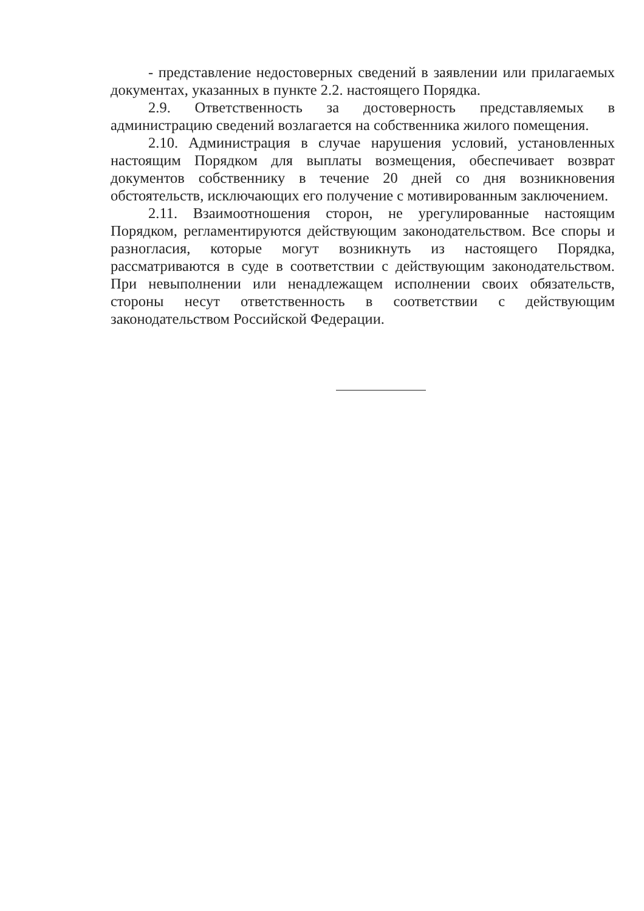- представление недостоверных сведений в заявлении или прилагаемых документах, указанных в пункте 2.2. настоящего Порядка.
2.9. Ответственность за достоверность представляемых в администрацию сведений возлагается на собственника жилого помещения.
2.10. Администрация в случае нарушения условий, установленных настоящим Порядком для выплаты возмещения, обеспечивает возврат документов собственнику в течение 20 дней со дня возникновения обстоятельств, исключающих его получение с мотивированным заключением.
2.11. Взаимоотношения сторон, не урегулированные настоящим Порядком, регламентируются действующим законодательством. Все споры и разногласия, которые могут возникнуть из настоящего Порядка, рассматриваются в суде в соответствии с действующим законодательством. При невыполнении или ненадлежащем исполнении своих обязательств, стороны несут ответственность в соответствии с действующим законодательством Российской Федерации.